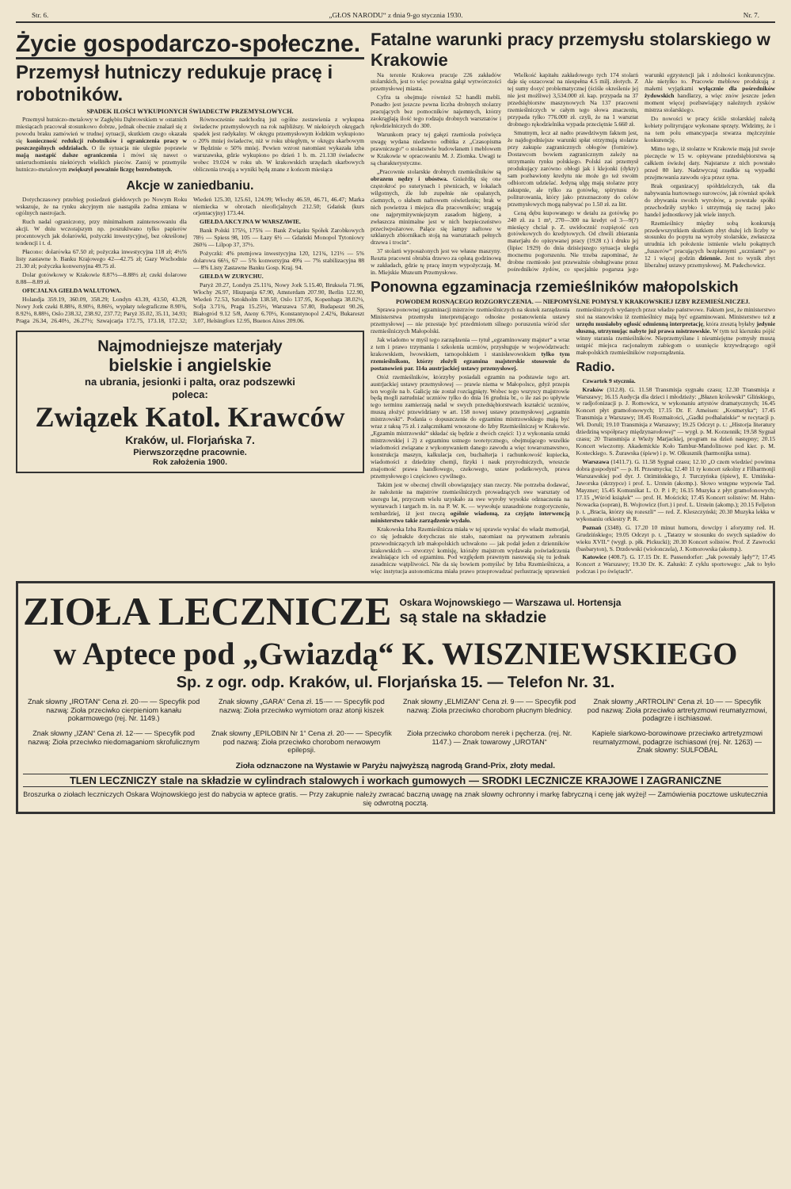Str. 6. „GŁOS NARODU“ z dnia 9-go stycznia 1930. Nr. 7.
Życie gospodarczo-społeczne.
Przemysł hutniczy redukuje pracę i robotników.
SPADEK ILOŚCI WYKUPIONYCH ŚWIADECTW PRZEMYSŁOWYCH.
Przemysł hutniczo-metalowy w Zagłębiu Dąbrowskiem w ostatnich miesiącach pracował stosunkowo dobrze, jednak obecnie znalazł się z powodu braku zamówień w trudnej sytuacji, skutkiem czego okazała się konieczność redukcji robotników i ograniczenia pracy w poszczególnych oddziałach. O ile sytuacja nie ulegnie poprawie mają nastąpić dalsze ograniczenia i mówi się nawet o unieruchomieniu niektórych wielkich pieców. Zastój w przemyśle hutniczo-metalowym zwiększył poważnie liczgę bezrobotnych.
Równocześnie nadchodzą już ogólne zestawienia z wykupna świadectw przemysłowych na rok najbliższy. W niektórych okręgach spadek jest radykalny. W okręgu przemysłowym łódzkim wykupiono o 20% mniej świadectw, niż w roku ubiegłym, w okręgu skarbowym w Będzinie o 50% mniej. Pewien wzrost natomiast wykazała izba warszawska, gdzie wykupiono po dzień 1 b. m. 21.130 świadectw wobec 19.024 w roku ub. W krakowskich urzędach skarbowych obliczenia trwają a wyniki będą znane z końcem miesiąca
Akcje w zaniedbaniu.
Dotychczasowy przebieg posiedzeń giełdowych po Nowym Roku wskazuje, że na rynku akcyjnym nie nastąpiła żadna zmiana w ogólnych nastrojach.
Ruch nadal ograniczony, przy minimalnem zainteresowaniu dla akcji. W dniu wczorajszym np. poszukiwano tylko papierów procentowych jak dolarówki, pożyczki inwestycyjnej, bez określonej tendencji i t. d.
Płacono: dolarówka 67.50 zł; pożyczka inwestycyjna 118 zł; 4½% listy zastawne b. Banku Krajowego 42—42.75 zł; Gazy Wschodnie 21.30 zł; pożyczka konwersyjna 49.75 zł.
Dolar gotówkowy w Krakowie 8.87½—8.88½ zł; czeki dolarowe 8.88—8.89 zł.
OFICJALNA GIEŁDA WALUTOWA.
Holandja 359.19, 360.09, 358.29; Londyn 43.39, 43.50, 43.28, Nowy Jork czeki 8.88¾, 8.90½, 8.86½, wypłaty telegraficzne 8.90¾, 8.92½, 8.88½, Oslo 238.32, 238.92, 237.72; Paryż 35.02, 35.11, 34.93; Praga 26.34, 26.40½, 26.27½; Szwajcarja 172.75, 173.18, 172.32; Wiedeń 125.30, 125.61, 124.99; Włochy 46.59, 46.71, 46.47; Marka niemiecka w obrotach nieoficjalnych 212.50; Gdańsk (kurs orjentacyjny) 173.44.
GIEŁDA AKCYJNA W WARSZAWIE.
Bank Polski 175½, 175¾ — Bank Związku Spółek Zarobkowych 78½ — Spiess 98, 105 — Łazy 6½ — Gdański Monopol Tytoniowy 260¾ — Lilpop 37, 37½.
Pożyczki: 4% premjowa inwestycyjna 120, 121¾, 121½ — 5% dolarowa 66½, 67 — 5% konwersyjna 49¾ — 7% stabilizacyjna 88 — 8% Listy Zastawne Banku Gosp. Kraj. 94.
GIEŁDA W ZURYCHU.
Paryż 20.27, Londyn 25.11¾, Nowy Jork 5.15.40, Bruksela 71.96, Włochy 26.97, Hiszpanja 67.90, Amsterdam 207.90, Berlin 122.90, Wiedeń 72.53, Sztokholm 138.50, Oslo 137.95, Kopenhaga 38.02½, Sofja 3.71¾, Praga 15.25½, Warszawa 57.80, Budapeszt 90.26, Białogród 9.12 5/8, Ateny 6.70½, Konstantynopol 2.42¾, Bukareszt 3.07, Helsingfors 12.95, Buenos Aires 209.06.
Najmodniejsze materjały
bielskie i angielskie
na ubrania, jesionki i palta, oraz podszewki
poleca:
Związek Katol. Krawców
Kraków, ul. Florjańska 7.
Pierwszorzędne pracownie.
Rok założenia 1900.
Fatalne warunki pracy przemysłu stolarskiego w Krakowie
Na terenie Krakowa pracuje 226 zakładów stolarskich, jest to więc poważna gałąź wytwórczości przemysłowej miasta.
Cyfra ta obejmuje również 52 handli mebli. Ponadto jest jeszcze pewna liczba drobnych stolarzy pracujących bez pomocników najemnych, którzy zaokrąglają ilość tego rodzaju drobnych warsztatów i rękodzielniczych do 300.
Warunkom pracy tej gałęzi rzemiosła poświęca uwagę wydana niedawno odbitka z „Czasopisma prawniczego“ o stolarstwie budowlanem i meblowem w Krakowie w opracowaniu M. J. Ziomka. Uwagi te są charakterystyczne.
„Pracownie stolarskie drobnych rzemieślników są obrazem nędzy i ubóstwa. Gnieżdżą się one częstokroć po suterynach i piwnicach, w lokalach wilgotnych, źle lub zupełnie nie opalanych, ciemnych, o słabem naftowem oświetleniu; brak w nich powietrza i miejsca dla pracowników; urągają one najprymitywniejszym zasadom higjeny, a zwłaszcza minimalne jest w nich bezpieczeństwo przeciwpożarowe. Palące się lampy naftowe w szklanych zbiornikach stoją na warsztatach pełnych drzewa i trocin“.
37 stolarń wyposażonych jest we własne maszyny. Reszta pracowni obrabia drzewo za opłatą godzinową w zakładach, gdzie tę pracę innym wypożyczają. M. in. Miejskie Muzeum Przemysłowe.
Wielkość kapitału zakładowego tych 174 stolarń daje się oszacować na niespełna 4.5 milj. złotych. Z tej sumy dosyć problematycznej (ściśle określenie jej nie jest możliwe) 3,534.000 zł. kap. przypada na 37 przedsiębiorstw maszynowych Na 137 pracowni rzemieślniczych w całym tego słowa znaczeniu, przypada tylko 776.000 zł. czyli, że na 1 warsztat drobnego rękodzielnika wypada przeciętnie 5.660 zł.
Smutnym, lecz aż nadto prawdziwym faktem jest, że najdogodniejsze warunki spłat otrzymują stolarze przy zakupie zagranicznych obłogów (fornirów). Dostawcom bowiem zagranicznym zależy na utrzymaniu rynku polskiego. Polski zaś przemysł produkujący zarówno obłogi jak i klejonki (dykty) sam pozbawiony kredytu nie może go też swoim odbiorcom udzielać. Jedyną ulgę mają stolarze przy zakupnie, ale tylko za gotówkę, spirytusu do politurowania, który jako przeznaczony do celów przemysłowych mogą nabywać po 1.50 zł. za litr.
Ceną dębu kupowanego w detalu za gotówkę po 240 zł. za 1 m³, 270—300 na kredyt od 3—9(?) miesięcy chciał p. Z. uwidocznić rozpiętość cen gotówkowych do kredytowych. Od chwili zbierania materjału do opisywanej pracy (1928 r.) i druku jej (lipiec 1929) do dnia dzisiejszego sytuacja uległa mocnemu pogorszeniu. Nie trzeba zapominać, że drobne rzemiosło jest przeważnie obsługiwane przez pośredników żydów, co specjalnie pogarsza jego warunki egzystencji jak i zdolności konkurencyjne. Ale nietylko to. Pracowie meblowe produkują z małemi wyjątkami wyłącznie dla pośredników żydowskich handlarzy, a więc znów jeszcze jeden moment więcej pozbawiający należnych zysków mistrza stolarskiego.
Do nowości w pracy ściśle stolarskiej należą kobiety polityrujące wykonane sprzęty. Widzimy, że i na tem polu emancypacja stwarza mężczyźnie konkurencję.
Mimo tego, iż stolarze w Krakowie mają już swoje pieczęcie w 15 w. opisywane przedsiębiorstwa są całkiem świeżej daty. Najstarsze z nich powstało przed 80 laty. Nadzwyczaj rzadkie są wypadki przejmowania zawodu ojca przez syna.
Brak organizacyj spółdzielczych, tak dla nabywania hurtownego surowców, jak również spółek do zbywania swoich wyrobów, a powstałe spółki przechodziły szybko i utrzymują się raczej jako handel jednostkowy jak wiele innych.
Rzemieślnicy między sobą konkurują przedewszystkiem skutkiem zbyt dużej ich liczby w stosunku do popytu na wyroby stolarskie, zwłaszcza utrudnia ich położenie istnienie wielu pokątnych „fuszerów“ pracujących bezpłatnymi „uczniami“ po 12 i więcej godzin dziennie. Jest to wynik zbyt liberalnej ustawy przemysłowej. M. Padechowicz.
Ponowna egzaminacja rzemieślników małopolskich
POWODEM ROSNĄCEGO ROZGORYCZENIA. — NIEPOMYŚLNE POMYSŁY KRAKOWSKIEJ IZBY RZEMIEŚLNICZEJ.
Sprawa ponownej egzaminacji mistrzów rzemieślniczych na skutek zarządzenia Ministerstwa przemysłu interpretującego odnośne postanowienia ustawy przemysłowej — nie przestaje być przedmiotem silnego poruszenia wśród sfer rzemieślniczych Małopolski.
Jak wiadomo w myśl tego zarządzenia — tytuł „egzaminowany majster“ a wraz z tem i prawo trzymania i szkolenia uczniów, przysługuje w województwach: krakowskiem, lwowskiem, tarnopolskiem i stanisławowskiem tylko tym rzemieślnikom, którzy złożyli egzamina majsterskie stosownie do postanowień par. 114a austrjackiej ustawy przemysłowej.
Otóż rzemieślników, którzyby posiadali egzamin na podstawie tego art. austrjackiej ustawy przemysłowej — prawie niema w Małopolsce, gdyż przepis ten wogóle na b. Galicję nie został rozciągnięty. Wobec tego wszyscy majstrowie będą mogli zatrudniać uczniów tylko do dnia 16 grudnia br., o ile zaś po upływie tego terminu zamierzają nadal w swych przedsiębiorstwach kształcić uczniów, muszą złożyć przewidziany w art. 158 nowej ustawy przemysłowej „egzamin mistrzowski“. Podania o dopuszczenie do egzaminu mistrzowskiego mają być wraz z taksą 75 zł. i załącznikami wnoszone do Izby Rzemieślniczej w Krakowie. „Egzamin mistrzowski“ składać się będzie z dwóch części: 1) z wykonania sztuki mistrzowskiej i 2) z egzaminu ustnego teoretycznego, obejmującego wszelkie wiadomości związane z wykonywaniem danego zawodu a więc towaroznawstwo, konstrukcja maszyn, kalkulacja cen, buchalterja i rachunkowość kupiecka, wiadomości z dziedziny chemji, fizyki i nauk przyrodniczych, wreszcie znajomość prawa handlowego, czekowego, ustaw podatkowych, prawa przemysłowego i częściowo cywilnego.
Takim jest w obecnej chwili obowiązujący stan rzeczy. Nie potrzeba dodawać, że nałożenie na majstrów rzemieślniczych prowadzących swe warsztaty od szeregu lat, przyczem wielu uzyskało za swe wyroby wysokie odznaczenia na wystawach i targach m. in. na P. W. K. — wywołuje uzasadnione rozgoryczenie, tembardziej, iż jest rzeczą ogólnie wiadomą, za czyjąto interwencją ministerstwo takie zarządzenie wydało.
Krakowska Izba Rzemieślnicza miała w tej sprawie wysłać do władz memorjał, co się jednakże dotychczas nie stało, natomiast na prywatnem zebraniu przewodniczących izb małopolskich uchwalono — jak podał jeden z dzienników krakowskich — stworzyć komisję, któraby majstrom wydawała poświadczenia zwalniające ich od egzaminu. Pod względem prawnym nasuwają się tu jednak zasadnicze wątpliwości. Nie da się bowiem pomyśleć by Izba Rzemieślnicza, a więc instytucja autonomiczna miała prawo przeprowadzać perlustrację uprawnień rzemieślniczych wydanych przez władze państwowe. Faktem jest, że ministerstwo stoi na stanowisku iż rzemieślnicy mają być egzaminowani. Ministerstwo też z urzędu musiałoby ogłosić odmienną interpretację, która zresztą byłaby jedynie słuszną, utrzymując nabyte już prawa mistrzowskie. W tym też kierunku pójść winny starania rzemieślników. Nieprzemyślane i nieumiejętne pomysły muszą ustąpić miejsca racjonalnym zabiegom o usunięcie krzywdzącego ogół małopolskich rzemieślników rozporządzenia.
Radio.
Czwartek 9 stycznia.
Kraków (312.8). G. 11.58 Transmisja sygnału czasu; 12.30 Transmisja z Warszawy; 16.15 Audycja dla dzieci i młodzieży: „Błazen królewski“ Glińskiego, w radjofonizacji p. J. Romowicz, w wykonaniu artystów dramatycznych; 16.45 Koncert płyt gramofonowych; 17.15 Dr. F. Ameisen: „Kosmetyka“; 17.45 Transmisja z Warszawy; 18.45 Rozmaitości, „Gadki podhalańskie“ w recytacji p. Wł. Doruli; 19.10 Transmisja z Warszawy; 19.25 Odczyt p. t.: „Historja literatury dziedziną współpracy międzynarodowej“ — wygł. p. M. Korzennik; 19.58 Sygnał czasu; 20 Transmisja z Wieży Marjackiej, program na dzień następny; 20.15 Koncert wieczorny. Akademickie Koło Tambur-Mandolinowe pod kier. p. M. Kosteckiego. S. Żurawska (śpiew) i p. W. Olkusznik (harmonijka ustna).
Warszawa (1411.7). G. 11.58 Sygnał czasu; 12.10 „O czem wiedzieć powinna dobra gospodyni“ — p. H. Przesmycka; 12.40 11 ty koncert szkolny z Filharmonji Warszawskiej pod dyr. J. Ozimińskiego, J. Turczyńska (śpiew), E. Umińska-Jaworska (skrzypce) i prof. L. Urstein (akomp.). Słowo wstępne wypowie Tad. Mayzner; 15.45 Komunikat L. O. P. i P.; 16.15 Muzyka z płyt gramofonowych; 17.15 „Wśród książek“ — prof. H. Mościcki; 17.45 Koncert solistów: M. Hahn-Nowacka (sopran), B. Wojtowicz (fort.) i prof. L. Urstein (akomp.); 20.15 Feljeton p. t. „Bracia, którzy się rozeszli“ — red. Z. Kleszczyński; 20.30 Muzyka lekka w wykonaniu orkiestry P. R.
Poznań (3348). G. 17.20 10 minut humoru, dowcipy i aforyzmy red. H. Grudzińskiego; 19.05 Odczyt p. t. „Tatarzy w stosunku do swych sąsiadów do wieku XVII.“ (wygł. p. płk. Pickucki); 20.30 Koncert solistów. Prof. Z Zawrocki (basbaryton), S. Drzdowski (wiolonczela), J. Komorowska (akomp.).
Katowice (408.7). G. 17.15 Dr. E. Passendorfer: „Jak powstały lądy“?; 17.45 Koncert z Warszawy; 19.30 Dr. K. Załuski: Z cyklu sportowego: „Jak to było podczas i po świętach“.
ZIOŁA LECZNICZE
Oskara Wojnowskiego — Warszawa ul. Hortensja
są stale na składzie
w Aptece pod „Gwiazdą“ K. WISZNIEWSKIEGO
Sp. z ogr. odp. Kraków, ul. Florjańska 15. — Telefon Nr. 31.
Znak słowny „IROTAN“ Cena zł. 20·— — Specyfik pod nazwą: Zioła przeciwko cierpieniom kanału pokarmowego (rej. Nr. 1149.)
Znak słowny „GARA“ Cena zł. 15·— — Specyfik pod nazwą: Zioła przeciwko wymiotom oraz atonji kiszek
Znak słowny „ELMIZAN“ Cena zł. 9·— — Specyfik pod nazwą: Zioła przeciwko chorobom płucnym blednicy.
Znak słowny „ARTROLIN“ Cena zł. 10·— — Specyfik pod nazwą: Zioła przeciwko artretyzmowi reumatyzmowi, podagrze i ischiasowi.
Znak słowny „IZAN“ Cena zł. 12·— — Specyfik pod nazwą: Zioła przeciwko niedomaganiom skrofulicznym
Znak słowny „EPILOBIN Nr 1“ Cena zł. 20·— — Specyfik pod nazwą: Zioła przeciwko chorobom nerwowym epilepsji.
Zioła przeciwko chorobom nerek i pęcherza. (rej. Nr. 1147.) — Znak towarowy „UROTAN“
Kapiele siarkowo-borowinowe przeciwko artretyzmowi reumatyzmowi, podagrze ischiasowi (rej. Nr. 1263) — Znak słowny: SULFOBAL
Zioła odznaczone na Wystawie w Paryżu najwyższą nagrodą Grand-Prix, złoty medal.
TLEN LECZNICZY stale na składzie w cylindrach stalowych i workach gumowych — SRODKI LECZNICZE KRAJOWE I ZAGRANICZNE
Broszurka o ziołach leczniczych Oskara Wojnowskiego jest do nabycia w aptece gratis. — Przy zakupnie należy zwracać baczną uwagę na znak słowny ochronny i markę fabryczną i cenę jak wyżej! — Zamówienia pocztowe uskutecznia się odwrotną pocztą.